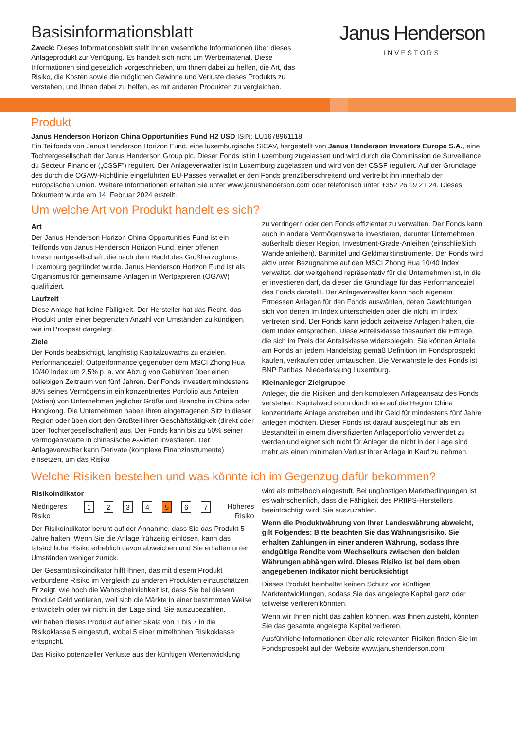Basisinformationsblatt
Zweck: Dieses Informationsblatt stellt Ihnen wesentliche Informationen über dieses Anlageprodukt zur Verfügung. Es handelt sich nicht um Werbematerial. Diese Informationen sind gesetzlich vorgeschrieben, um Ihnen dabei zu helfen, die Art, das Risiko, die Kosten sowie die möglichen Gewinne und Verluste dieses Produkts zu verstehen, und Ihnen dabei zu helfen, es mit anderen Produkten zu vergleichen.
Janus Henderson
INVESTORS
Produkt
Janus Henderson Horizon China Opportunities Fund H2 USD ISIN: LU1678961118
Ein Teilfonds von Janus Henderson Horizon Fund, eine luxemburgische SICAV, hergestellt von Janus Henderson Investors Europe S.A., eine Tochtergesellschaft der Janus Henderson Group plc. Dieser Fonds ist in Luxemburg zugelassen und wird durch die Commission de Surveillance du Secteur Financier („CSSF“) reguliert. Der Anlageverwalter ist in Luxemburg zugelassen und wird von der CSSF reguliert. Auf der Grundlage des durch die OGAW-Richtlinie eingeführten EU-Passes verwaltet er den Fonds grenzüberschreitend und vertreibt ihn innerhalb der Europäischen Union. Weitere Informationen erhalten Sie unter www.janushenderson.com oder telefonisch unter +352 26 19 21 24. Dieses Dokument wurde am 14. Februar 2024 erstellt.
Um welche Art von Produkt handelt es sich?
Art
Der Janus Henderson Horizon China Opportunities Fund ist ein Teilfonds von Janus Henderson Horizon Fund, einer offenen Investmentgesellschaft, die nach dem Recht des Großherzogtums Luxemburg gegründet wurde. Janus Henderson Horizon Fund ist als Organismus für gemeinsame Anlagen in Wertpapieren (OGAW) qualifiziert.
Laufzeit
Diese Anlage hat keine Fälligkeit. Der Hersteller hat das Recht, das Produkt unter einer begrenzten Anzahl von Umständen zu kündigen, wie im Prospekt dargelegt.
Ziele
Der Fonds beabsichtigt, langfristig Kapitalzuwachs zu erzielen. Performanceziel: Outperformance gegenüber dem MSCI Zhong Hua 10/40 Index um 2,5% p. a. vor Abzug von Gebühren über einen beliebigen Zeitraum von fünf Jahren. Der Fonds investiert mindestens 80% seines Vermögens in ein konzentriertes Portfolio aus Anteilen (Aktien) von Unternehmen jeglicher Größe und Branche in China oder Hongkong. Die Unternehmen haben ihren eingetragenen Sitz in dieser Region oder üben dort den Großteil ihrer Geschäftstätigkeit (direkt oder über Tochtergesellschaften) aus. Der Fonds kann bis zu 50% seiner Vermögenswerte in chinesische A-Aktien investieren. Der Anlageverwalter kann Derivate (komplexe Finanzinstrumente) einsetzen, um das Risiko
zu verringern oder den Fonds effizienter zu verwalten. Der Fonds kann auch in andere Vermögenswerte investieren, darunter Unternehmen außerhalb dieser Region, Investment-Grade-Anleihen (einschließlich Wandelanleihen), Barmittel und Geldmarktinstrumente. Der Fonds wird aktiv unter Bezugnahme auf den MSCI Zhong Hua 10/40 Index verwaltet, der weitgehend repräsentativ für die Unternehmen ist, in die er investieren darf, da dieser die Grundlage für das Performanceziel des Fonds darstellt. Der Anlageverwalter kann nach eigenem Ermessen Anlagen für den Fonds auswählen, deren Gewichtungen sich von denen im Index unterscheiden oder die nicht im Index vertreten sind. Der Fonds kann jedoch zeitweise Anlagen halten, die dem Index entsprechen. Diese Anteilsklasse thesauriert die Erträge, die sich im Preis der Anteilsklasse widerspiegeln. Sie können Anteile am Fonds an jedem Handelstag gemäß Definition im Fondsprospekt kaufen, verkaufen oder umtauschen. Die Verwahrstelle des Fonds ist BNP Paribas, Niederlassung Luxemburg.
Kleinanleger-Zielgruppe
Anleger, die die Risiken und den komplexen Anlageansatz des Fonds verstehen, Kapitalwachstum durch eine auf die Region China konzentrierte Anlage anstreben und ihr Geld für mindestens fünf Jahre anlegen möchten. Dieser Fonds ist darauf ausgelegt nur als ein Bestandteil in einem diversifizierten Anlageportfolio verwendet zu werden und eignet sich nicht für Anleger die nicht in der Lage sind mehr als einen minimalen Verlust ihrer Anlage in Kauf zu nehmen.
Welche Risiken bestehen und was könnte ich im Gegenzug dafür bekommen?
Risikoindikator
Niedrigeres
Risiko 1 2 3 4 5 6 7 Höheres
Risiko
Der Risikoindikator beruht auf der Annahme, dass Sie das Produkt 5 Jahre halten. Wenn Sie die Anlage frühzeitig einlösen, kann das tatsächliche Risiko erheblich davon abweichen und Sie erhalten unter Umständen weniger zurück.
Der Gesamtrisikoindikator hilft Ihnen, das mit diesem Produkt verbundene Risiko im Vergleich zu anderen Produkten einzuschätzen. Er zeigt, wie hoch die Wahrscheinlichkeit ist, dass Sie bei diesem Produkt Geld verlieren, weil sich die Märkte in einer bestimmten Weise entwickeln oder wir nicht in der Lage sind, Sie auszubezahlen.
Wir haben dieses Produkt auf einer Skala von 1 bis 7 in die Risikoklasse 5 eingestuft, wobei 5 einer mittelhohen Risikoklasse entspricht.
Das Risiko potenzieller Verluste aus der künftigen Wertentwicklung
wird als mittelhoch eingestuft. Bei ungünstigen Marktbedingungen ist es wahrscheinlich, dass die Fähigkeit des PRIIPS-Herstellers beeinträchtigt wird, Sie auszuzahlen.
Wenn die Produktwährung von Ihrer Landeswährung abweicht, gilt Folgendes: Bitte beachten Sie das Währungsrisiko. Sie erhalten Zahlungen in einer anderen Währung, sodass Ihre endgültige Rendite vom Wechselkurs zwischen den beiden Währungen abhängen wird. Dieses Risiko ist bei dem oben angegebenen Indikator nicht berücksichtigt.
Dieses Produkt beinhaltet keinen Schutz vor künftigen Marktentwicklungen, sodass Sie das angelegte Kapital ganz oder teilweise verlieren könnten.
Wenn wir Ihnen nicht das zahlen können, was Ihnen zusteht, könnten Sie das gesamte angelegte Kapital verlieren.
Ausführliche Informationen über alle relevanten Risiken finden Sie im Fondsprospekt auf der Website www.janushenderson.com.